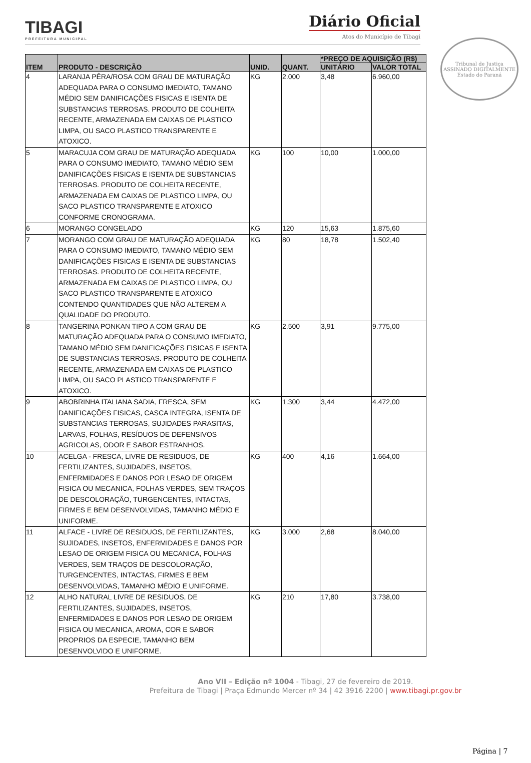TIBAGI
PREFEITURA MUNICIPAL
Diário Oficial
Atos do Município de Tibagi
Tribunal de Justiça
ASSINADO DIGITALMENTE
Estado do Paraná
| ITEM | PRODUTO - DESCRIÇÃO | UNID. | QUANT. | *PREÇO DE AQUISIÇÃO (R$) | |
| --- | --- | --- | --- | --- | --- |
| | | | | UNITÁRIO | VALOR TOTAL |
| 4 | LARANJA PÊRA/ROSA COM GRAU DE MATURAÇÃO ADEQUADA PARA O CONSUMO IMEDIATO, TAMANO MÉDIO SEM DANIFICAÇÕES FISICAS E ISENTA DE SUBSTANCIAS TERROSAS. PRODUTO DE COLHEITA RECENTE, ARMAZENADA EM CAIXAS DE PLASTICO LIMPA, OU SACO PLASTICO TRANSPARENTE E ATOXICO. | KG | 2.000 | 3,48 | 6.960,00 |
| 5 | MARACUJA COM GRAU DE MATURAÇÃO ADEQUADA PARA O CONSUMO IMEDIATO, TAMANO MÉDIO SEM DANIFICAÇÕES FISICAS E ISENTA DE SUBSTANCIAS TERROSAS. PRODUTO DE COLHEITA RECENTE, ARMAZENADA EM CAIXAS DE PLASTICO LIMPA, OU SACO PLASTICO TRANSPARENTE E ATOXICO CONFORME CRONOGRAMA. | KG | 100 | 10,00 | 1.000,00 |
| 6 | MORANGO CONGELADO | KG | 120 | 15,63 | 1.875,60 |
| 7 | MORANGO COM GRAU DE MATURAÇÃO ADEQUADA PARA O CONSUMO IMEDIATO, TAMANO MÉDIO SEM DANIFICAÇÕES FISICAS E ISENTA DE SUBSTANCIAS TERROSAS. PRODUTO DE COLHEITA RECENTE, ARMAZENADA EM CAIXAS DE PLASTICO LIMPA, OU SACO PLASTICO TRANSPARENTE E ATOXICO CONTENDO QUANTIDADES QUE NÃO ALTEREM A QUALIDADE DO PRODUTO. | KG | 80 | 18,78 | 1.502,40 |
| 8 | TANGERINA PONKAN TIPO A COM GRAU DE MATURAÇÃO ADEQUADA PARA O CONSUMO IMEDIATO, TAMANO MÉDIO SEM DANIFICAÇÕES FISICAS E ISENTA DE SUBSTANCIAS TERROSAS. PRODUTO DE COLHEITA RECENTE, ARMAZENADA EM CAIXAS DE PLASTICO LIMPA, OU SACO PLASTICO TRANSPARENTE E ATOXICO. | KG | 2.500 | 3,91 | 9.775,00 |
| 9 | ABOBRINHA ITALIANA SADIA, FRESCA, SEM DANIFICAÇÕES FISICAS, CASCA INTEGRA, ISENTA DE SUBSTANCIAS TERROSAS, SUJIDADES PARASITAS, LARVAS, FOLHAS, RESÍDUOS DE DEFENSIVOS AGRICOLAS, ODOR E SABOR ESTRANHOS. | KG | 1.300 | 3,44 | 4.472,00 |
| 10 | ACELGA - FRESCA, LIVRE DE RESIDUOS, DE FERTILIZANTES, SUJIDADES, INSETOS, ENFERMIDADES E DANOS POR LESAO DE ORIGEM FISICA OU MECANICA, FOLHAS VERDES, SEM TRAÇOS DE DESCOLORAÇÃO, TURGENCENTES, INTACTAS, FIRMES E BEM DESENVOLVIDAS, TAMANHO MÉDIO E UNIFORME. | KG | 400 | 4,16 | 1.664,00 |
| 11 | ALFACE - LIVRE DE RESIDUOS, DE FERTILIZANTES, SUJIDADES, INSETOS, ENFERMIDADES E DANOS POR LESAO DE ORIGEM FISICA OU MECANICA, FOLHAS VERDES, SEM TRAÇOS DE DESCOLORAÇÃO, TURGENCENTES, INTACTAS, FIRMES E BEM DESENVOLVIDAS, TAMANHO MÉDIO E UNIFORME. | KG | 3.000 | 2,68 | 8.040,00 |
| 12 | ALHO NATURAL LIVRE DE RESIDUOS, DE FERTILIZANTES, SUJIDADES, INSETOS, ENFERMIDADES E DANOS POR LESAO DE ORIGEM FISICA OU MECANICA, AROMA, COR E SABOR PROPRIOS DA ESPECIE, TAMANHO BEM DESENVOLVIDO E UNIFORME. | KG | 210 | 17,80 | 3.738,00 |
Ano VII – Edição nº 1004 - Tibagi, 27 de fevereiro de 2019.
Prefeitura de Tibagi | Praça Edmundo Mercer nº 34 | 42 3916 2200 | www.tibagi.pr.gov.br
Página | 7